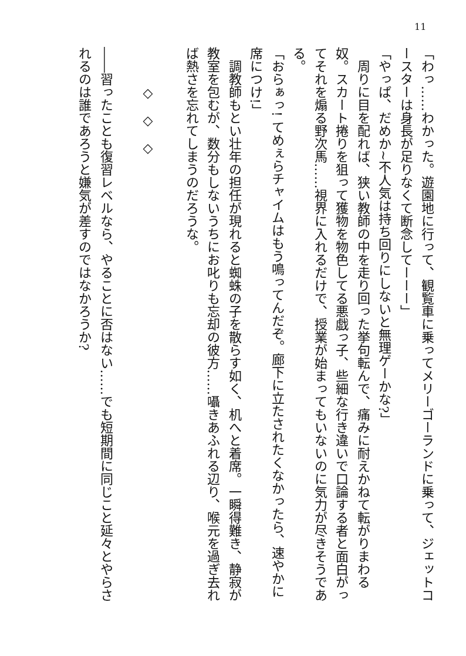11
「わっ……わかった。遊園地に行って、観覧車に乗ってメリーゴーランドに乗って、ジェットコースターは身長が足りなくて断念してーーー」
「やっぱ、だめか~不人気は持ち回りにしないと無理ゲーかな?」
　周りに目を配れば、狭い教師の中を走り回った挙句転んで、痛みに耐えかねて転がりまわる奴。スカート捲りを狙って獲物を物色してる悪戯っ子、些細な行き違いで口論する者と面白がってそれを煽る野次馬……視界に入れるだけで、授業が始まってもいないのに気力が尽きそうである。
「おらぁっ! てめぇらチャイムはもう鳴ってんだぞ。廊下に立たされたくなかったら、速やかに席につけ!」
　調教師もとい壮年の担任が現れると蜘蛛の子を散らす如く、机へと着席。一瞬得難き、静寂が教室を包むが、数分もしないうちにお叱りも忘却の彼方……囁きあふれる辺り、喉元を過ぎ去れば熱さを忘れてしまうのだろうな。
　
　　　◇　◇　◇
　
――習ったことも復習レベルなら、やることに否はない……でも短期間に同じこと延々とやらされるのは誰であろうと嫌気が差すのではなかろうか?